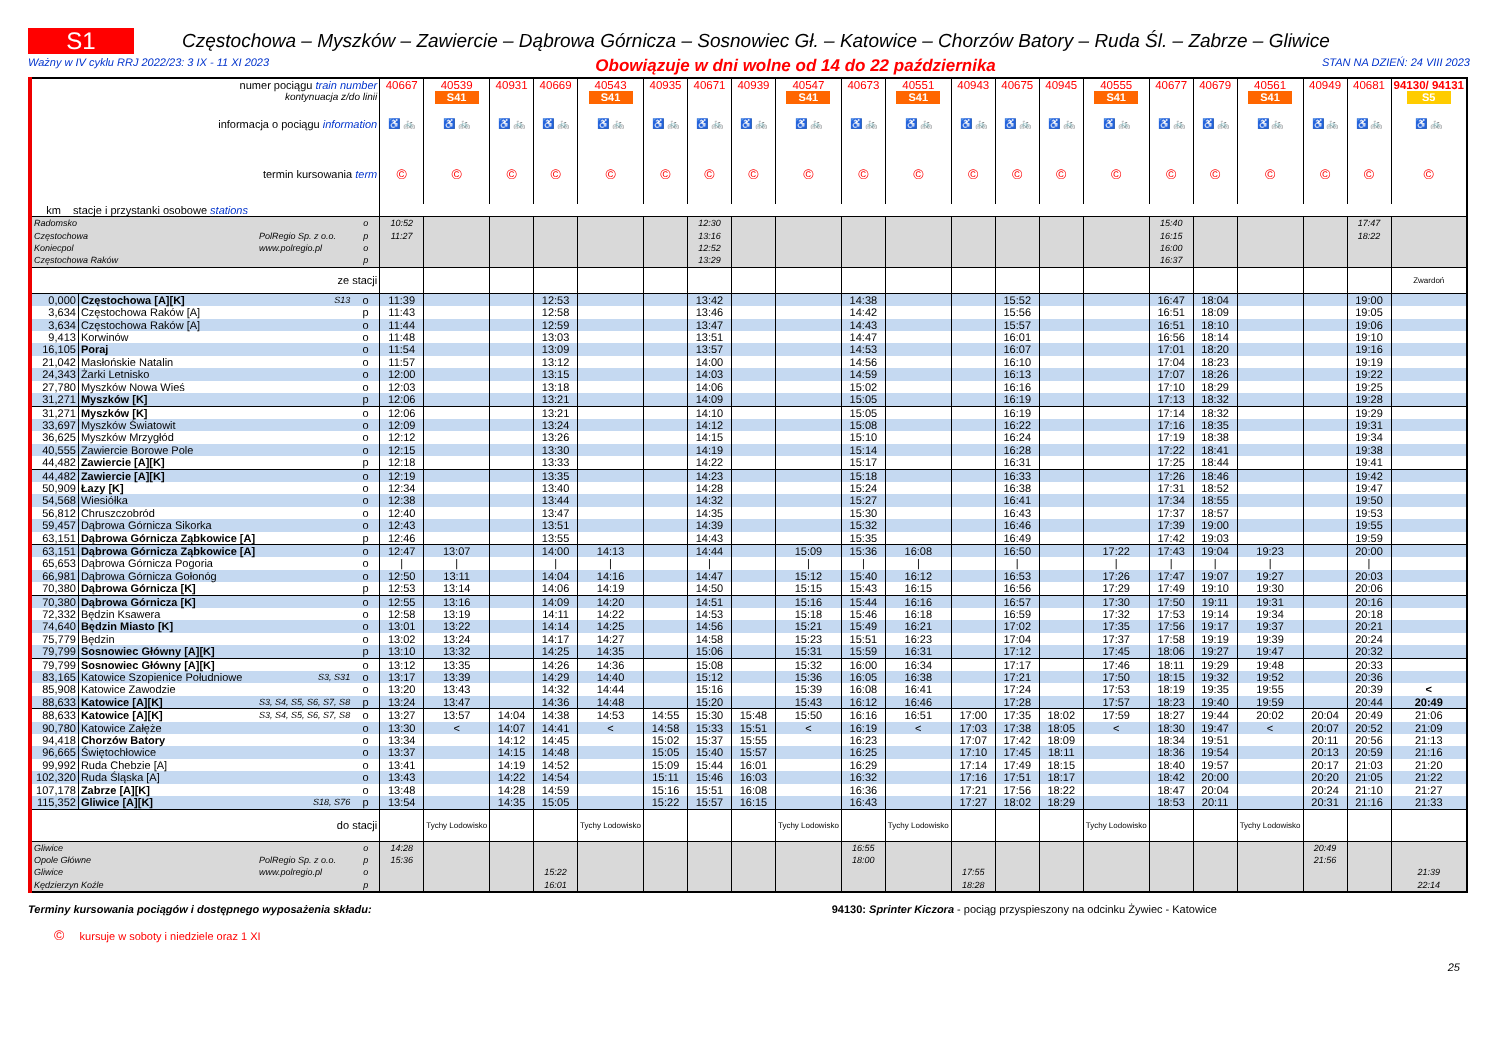S1
Częstochowa – Myszków – Zawiercie – Dąbrowa Górnicza – Sosnowiec Gł. – Katowice – Chorzów Batory – Ruda Śl. – Zabrze – Gliwice
Ważny w IV cyklu RRJ 2022/23: 3 IX - 11 XI 2023 Obowiązuje w dni wolne od 14 do 22 października STAN NA DZIEŃ: 24 VIII 2023
| numer pociągu train number | | | | 40667 | 40539 | 40931 | 40669 | 40543 | 40935 | 40671 | 40939 | 40547 | 40673 | 40551 | 40943 | 40675 | 40945 | 40555 | 40677 | 40679 | 40561 | 40949 | 40681 | 94130/ 94131 |
| kontynuacja z/do linii | | | | | S41 | | | S41 | | | | S41 | | S41 | | | | S41 | | | S41 | | | S5 |
| informacja o pociągu information | | | | ♿ 🚲 | ♿ 🚲 | ♿ 🚲 | ♿ 🚲 | ♿ 🚲 | ♿ 🚲 | ♿ 🚲 | ♿ 🚲 | ♿ 🚲 | ♿ 🚲 | ♿ 🚲 | ♿ 🚲 | ♿ 🚲 | ♿ 🚲 | ♿ 🚲 | ♿ 🚲 | ♿ 🚲 | ♿ 🚲 | ♿ 🚲 | ♿ 🚲 | ♿ 🚲 |
| termin kursowania term | | | | © | © | © | © | © | © | © | © | © | © | © | © | © | © | © | © | © | © | © | © | © |
| km stacje i przystanki osobowe stations | | | | | | | | | | | | | | | | | | | | | | | | |
| Radomsko | | | o | 10:52 | | | | | | 12:30 | | | | | | | | | 15:40 | | | | 17:47 | |
| Częstochowa | | PolRegio Sp. z o.o. | p | 11:27 | | | | | | 13:16 | | | | | | | | | 16:15 | | | | 18:22 | |
| Koniecpol | | www.polregio.pl | o | | | | | | | 12:52 | | | | | | | | | 16:00 | | | | | |
| Częstochowa Raków | | | p | | | | | | | 13:29 | | | | | | | | | 16:37 | | | | | |
| ze stacji | | | | | | | | | | | | | | | | | | | | | | | | Zwardoń |
| 0,000 | Częstochowa [A][K] | S13 | o | 11:39 | | | 12:53 | | | 13:42 | | | 14:38 | | | 15:52 | | | 16:47 | 18:04 | | | 19:00 | |
| 3,634 | Częstochowa Raków [A] | | p | 11:43 | | | 12:58 | | | 13:46 | | | 14:42 | | | 15:56 | | | 16:51 | 18:09 | | | 19:05 | |
| 3,634 | Częstochowa Raków [A] | | o | 11:44 | | | 12:59 | | | 13:47 | | | 14:43 | | | 15:57 | | | 16:51 | 18:10 | | | 19:06 | |
| 9,413 | Korwinów | | o | 11:48 | | | 13:03 | | | 13:51 | | | 14:47 | | | 16:01 | | | 16:56 | 18:14 | | | 19:10 | |
| 16,105 | Poraj | | o | 11:54 | | | 13:09 | | | 13:57 | | | 14:53 | | | 16:07 | | | 17:01 | 18:20 | | | 19:16 | |
| 21,042 | Masłońskie Natalin | | o | 11:57 | | | 13:12 | | | 14:00 | | | 14:56 | | | 16:10 | | | 17:04 | 18:23 | | | 19:19 | |
| 24,343 | Żarki Letnisko | | o | 12:00 | | | 13:15 | | | 14:03 | | | 14:59 | | | 16:13 | | | 17:07 | 18:26 | | | 19:22 | |
| 27,780 | Myszków Nowa Wieś | | o | 12:03 | | | 13:18 | | | 14:06 | | | 15:02 | | | 16:16 | | | 17:10 | 18:29 | | | 19:25 | |
| 31,271 | Myszków [K] | | p | 12:06 | | | 13:21 | | | 14:09 | | | 15:05 | | | 16:19 | | | 17:13 | 18:32 | | | 19:28 | |
| 31,271 | Myszków [K] | | o | 12:06 | | | 13:21 | | | 14:10 | | | 15:05 | | | 16:19 | | | 17:14 | 18:32 | | | 19:29 | |
| 33,697 | Myszków Światowit | | o | 12:09 | | | 13:24 | | | 14:12 | | | 15:08 | | | 16:22 | | | 17:16 | 18:35 | | | 19:31 | |
| 36,625 | Myszków Mrzygłód | | o | 12:12 | | | 13:26 | | | 14:15 | | | 15:10 | | | 16:24 | | | 17:19 | 18:38 | | | 19:34 | |
| 40,555 | Zawiercie Borowe Pole | | o | 12:15 | | | 13:30 | | | 14:19 | | | 15:14 | | | 16:28 | | | 17:22 | 18:41 | | | 19:38 | |
| 44,482 | Zawiercie [A][K] | | p | 12:18 | | | 13:33 | | | 14:22 | | | 15:17 | | | 16:31 | | | 17:25 | 18:44 | | | 19:41 | |
| 44,482 | Zawiercie [A][K] | | o | 12:19 | | | 13:35 | | | 14:23 | | | 15:18 | | | 16:33 | | | 17:26 | 18:46 | | | 19:42 | |
| 50,909 | Łazy [K] | | o | 12:34 | | | 13:40 | | | 14:28 | | | 15:24 | | | 16:38 | | | 17:31 | 18:52 | | | 19:47 | |
| 54,568 | Wiesiółka | | o | 12:38 | | | 13:44 | | | 14:32 | | | 15:27 | | | 16:41 | | | 17:34 | 18:55 | | | 19:50 | |
| 56,812 | Chruszczobród | | o | 12:40 | | | 13:47 | | | 14:35 | | | 15:30 | | | 16:43 | | | 17:37 | 18:57 | | | 19:53 | |
| 59,457 | Dąbrowa Górnicza Sikorka | | o | 12:43 | | | 13:51 | | | 14:39 | | | 15:32 | | | 16:46 | | | 17:39 | 19:00 | | | 19:55 | |
| 63,151 | Dąbrowa Górnicza Ząbkowice [A] | | p | 12:46 | | | 13:55 | | | 14:43 | | | 15:35 | | | 16:49 | | | 17:42 | 19:03 | | | 19:59 | |
| 63,151 | Dąbrowa Górnicza Ząbkowice [A] | | o | 12:47 | 13:07 | | 14:00 | 14:13 | | 14:44 | | 15:09 | 15:36 | 16:08 | | 16:50 | | 17:22 | 17:43 | 19:04 | 19:23 | | 20:00 | |
| 65,653 | Dąbrowa Górnicza Pogoria | | o | / | / | | / | / | | / | | / | / | / | | / | | / | / | / | / | | / | |
| 66,981 | Dąbrowa Górnicza Gołonóg | | o | 12:50 | 13:11 | | 14:04 | 14:16 | | 14:47 | | 15:12 | 15:40 | 16:12 | | 16:53 | | 17:26 | 17:47 | 19:07 | 19:27 | | 20:03 | |
| 70,380 | Dąbrowa Górnicza [K] | | p | 12:53 | 13:14 | | 14:06 | 14:19 | | 14:50 | | 15:15 | 15:43 | 16:15 | | 16:56 | | 17:29 | 17:49 | 19:10 | 19:30 | | 20:06 | |
| 70,380 | Dąbrowa Górnicza [K] | | o | 12:55 | 13:16 | | 14:09 | 14:20 | | 14:51 | | 15:16 | 15:44 | 16:16 | | 16:57 | | 17:30 | 17:50 | 19:11 | 19:31 | | 20:16 | |
| 72,332 | Będzin Ksawera | | o | 12:58 | 13:19 | | 14:11 | 14:22 | | 14:53 | | 15:18 | 15:46 | 16:18 | | 16:59 | | 17:32 | 17:53 | 19:14 | 19:34 | | 20:18 | |
| 74,640 | Będzin Miasto [K] | | o | 13:01 | 13:22 | | 14:14 | 14:25 | | 14:56 | | 15:21 | 15:49 | 16:21 | | 17:02 | | 17:35 | 17:56 | 19:17 | 19:37 | | 20:21 | |
| 75,779 | Będzin | | o | 13:02 | 13:24 | | 14:17 | 14:27 | | 14:58 | | 15:23 | 15:51 | 16:23 | | 17:04 | | 17:37 | 17:58 | 19:19 | 19:39 | | 20:24 | |
| 79,799 | Sosnowiec Główny [A][K] | | p | 13:10 | 13:32 | | 14:25 | 14:35 | | 15:06 | | 15:31 | 15:59 | 16:31 | | 17:12 | | 17:45 | 18:06 | 19:27 | 19:47 | | 20:32 | |
| 79,799 | Sosnowiec Główny [A][K] | | o | 13:12 | 13:35 | | 14:26 | 14:36 | | 15:08 | | 15:32 | 16:00 | 16:34 | | 17:17 | | 17:46 | 18:11 | 19:29 | 19:48 | | 20:33 | |
| 83,165 | Katowice Szopienice Południowe | S3, S31 | o | 13:17 | 13:39 | | 14:29 | 14:40 | | 15:12 | | 15:36 | 16:05 | 16:38 | | 17:21 | | 17:50 | 18:15 | 19:32 | 19:52 | | 20:36 | |
| 85,908 | Katowice Zawodzie | | o | 13:20 | 13:43 | | 14:32 | 14:44 | | 15:16 | | 15:39 | 16:08 | 16:41 | | 17:24 | | 17:53 | 18:19 | 19:35 | 19:55 | | 20:39 | < |
| 88,633 | Katowice [A][K] | S3, S4, S5, S6, S7, S8 | p | 13:24 | 13:47 | | 14:36 | 14:48 | | 15:20 | | 15:43 | 16:12 | 16:46 | | 17:28 | | 17:57 | 18:23 | 19:40 | 19:59 | | 20:44 | 20:49 |
| 88,633 | Katowice [A][K] | S3, S4, S5, S6, S7, S8 | o | 13:27 | 13:57 | 14:04 | 14:38 | 14:53 | 14:55 | 15:30 | 15:48 | 15:50 | 16:16 | 16:51 | 17:00 | 17:35 | 18:02 | 17:59 | 18:27 | 19:44 | 20:02 | 20:04 | 20:49 | 21:06 |
| 90,780 | Katowice Załęże | | o | 13:30 | < | 14:07 | 14:41 | < | 14:58 | 15:33 | 15:51 | < | 16:19 | < | 17:03 | 17:38 | 18:05 | < | 18:30 | 19:47 | < | 20:07 | 20:52 | 21:09 |
| 94,418 | Chorzów Batory | | o | 13:34 | | 14:12 | 14:45 | | 15:02 | 15:37 | 15:55 | | 16:23 | | 17:07 | 17:42 | 18:09 | | 18:34 | 19:51 | | 20:11 | 20:56 | 21:13 |
| 96,665 | Świętochłowice | | o | 13:37 | | 14:15 | 14:48 | | 15:05 | 15:40 | 15:57 | | 16:25 | | 17:10 | 17:45 | 18:11 | | 18:36 | 19:54 | | 20:13 | 20:59 | 21:16 |
| 99,992 | Ruda Chebzie [A] | | o | 13:41 | | 14:19 | 14:52 | | 15:09 | 15:44 | 16:01 | | 16:29 | | 17:14 | 17:49 | 18:15 | | 18:40 | 19:57 | | 20:17 | 21:03 | 21:20 |
| 102,320 | Ruda Śląska [A] | | o | 13:43 | | 14:22 | 14:54 | | 15:11 | 15:46 | 16:03 | | 16:32 | | 17:16 | 17:51 | 18:17 | | 18:42 | 20:00 | | 20:20 | 21:05 | 21:22 |
| 107,178 | Zabrze [A][K] | | o | 13:48 | | 14:28 | 14:59 | | 15:16 | 15:51 | 16:08 | | 16:36 | | 17:21 | 17:56 | 18:22 | | 18:47 | 20:04 | | 20:24 | 21:10 | 21:27 |
| 115,352 | Gliwice [A][K] | S18, S76 | p | 13:54 | | 14:35 | 15:05 | | 15:22 | 15:57 | 16:15 | | 16:43 | | 17:27 | 18:02 | 18:29 | | 18:53 | 20:11 | | 20:31 | 21:16 | 21:33 |
| do stacji | | | | | Tychy Lodowisko | | | Tychy Lodowisko | | | | Tychy Lodowisko | | Tychy Lodowisko | | | | Tychy Lodowisko | | | Tychy Lodowisko | | | |
| Gliwice | | | o | 14:28 | | | | | | | | | 16:55 | | | | | | | | | 20:49 | | |
| Opole Główne | | PolRegio Sp. z o.o. | p | 15:36 | | | | | | | | | 18:00 | | | | | | | | | 21:56 | | |
| Gliwice | | www.polregio.pl | o | | | | 15:22 | | | | | | | | 17:55 | | | | | | | | | 21:39 |
| Kędzierzyn Koźle | | | p | | | | 16:01 | | | | | | | | 18:28 | | | | | | | | | 22:14 |
Terminy kursowania pociągów i dostępnego wyposażenia składu:
94130: Sprinter Kiczora - pociąg przyspieszony na odcinku Żywiec - Katowice
© kursuje w soboty i niedziele oraz 1 XI
25